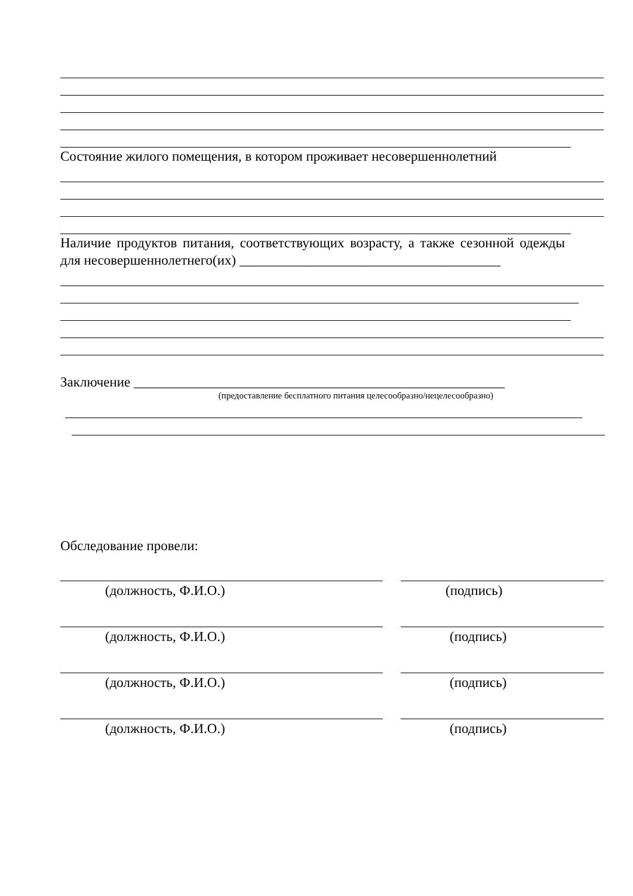Состояние жилого помещения, в котором проживает несовершеннолетний
Наличие продуктов питания, соответствующих возрасту, а также сезонной одежды для несовершеннолетнего(их) ______________________________________
Заключение ______________________________________________________
(предоставление бесплатного питания целесообразно/нецелесообразно)
Обследование провели:
(должность, Ф.И.О.) (подпись)
(должность, Ф.И.О.) (подпись)
(должность, Ф.И.О.) (подпись)
(должность, Ф.И.О.) (подпись)